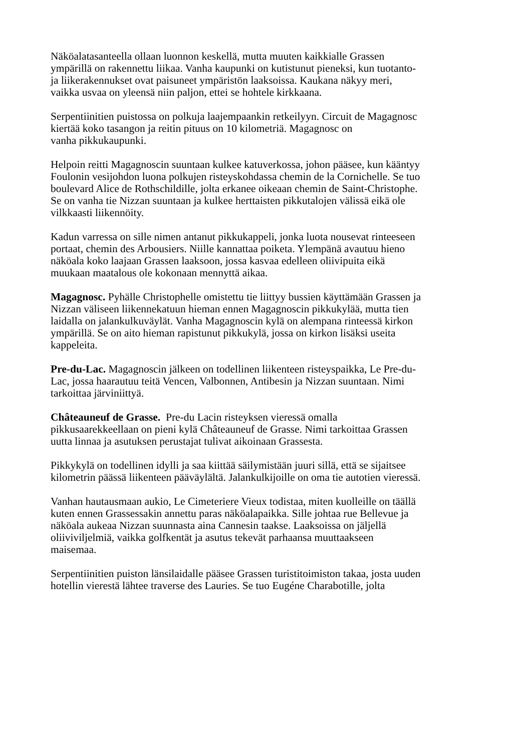Näköalatasanteella ollaan luonnon keskellä, mutta muuten kaikkialle Grassen
ympärillä on rakennettu liikaa. Vanha kaupunki on kutistunut pieneksi, kun tuotanto-
ja liikerakennukset ovat paisuneet ympäristön laaksoissa. Kaukana näkyy meri,
vaikka usvaa on yleensä niin paljon, ettei se hohtele kirkkaana.
Serpentiinitien puistossa on polkuja laajempaankin retkeilyyn. Circuit de Magagnosc
kiertää koko tasangon ja reitin pituus on 10 kilometriä. Magagnosc on
vanha pikkukaupunki.
Helpoin reitti Magagnoscin suuntaan kulkee katuverkossa, johon pääsee, kun kääntyy
Foulonin vesijohdon luona polkujen risteyskohdassa chemin de la Cornichelle. Se tuo
boulevard Alice de Rothschildille, jolta erkanee oikeaan chemin de Saint-Christophe.
Se on vanha tie Nizzan suuntaan ja kulkee herttaisten pikkutalojen välissä eikä ole
vilkkaasti liikennöity.
Kadun varressa on sille nimen antanut pikkukappeli, jonka luota nousevat rinteeseen
portaat, chemin des Arbousiers. Niille kannattaa poiketa. Ylempänä avautuu hieno
näköala koko laajaan Grassen laaksoon, jossa kasvaa edelleen oliivipuita eikä
muukaan maatalous ole kokonaan mennyttä aikaa.
Magagnosc. Pyhälle Christophelle omistettu tie liittyy bussien käyttämään Grassen ja
Nizzan väliseen liikennekatuun hieman ennen Magagnoscin pikkukylää, mutta tien
laidalla on jalankulkuväylät. Vanha Magagnoscin kylä on alempana rinteessä kirkon
ympärillä. Se on aito hieman rapistunut pikkukylä, jossa on kirkon lisäksi useita
kappeleita.
Pre-du-Lac. Magagnoscin jälkeen on todellinen liikenteen risteyspaikka, Le Pre-du-
Lac, jossa haarautuu teitä Vencen, Valbonnen, Antibesin ja Nizzan suuntaan. Nimi
tarkoittaa järviniittyä.
Châteauneuf de Grasse. Pre-du Lacin risteyksen vieressä omalla
pikkusaarekkeellaan on pieni kylä Châteauneuf de Grasse. Nimi tarkoittaa Grassen
uutta linnaa ja asutuksen perustajat tulivat aikoinaan Grassesta.
Pikkykylä on todellinen idylli ja saa kiittää säilymistään juuri sillä, että se sijaitsee
kilometrin päässä liikenteen pääväylältä. Jalankulkijoille on oma tie autotien vieressä.
Vanhan hautausmaan aukio, Le Cimeteriere Vieux todistaa, miten kuolleille on täällä
kuten ennen Grassessakin annettu paras näköalapaikka. Sille johtaa rue Bellevue ja
näköala aukeaa Nizzan suunnasta aina Cannesin taakse. Laaksoissa on jäljellä
oliiviviljelmiä, vaikka golfkentät ja asutus tekevät parhaansa muuttaakseen
maisemaa.
Serpentiinitien puiston länsilaidalle pääsee Grassen turistitoimiston takaa, josta uuden
hotellin vierestä lähtee traverse des Lauries. Se tuo Eugéne Charabotille, jolta